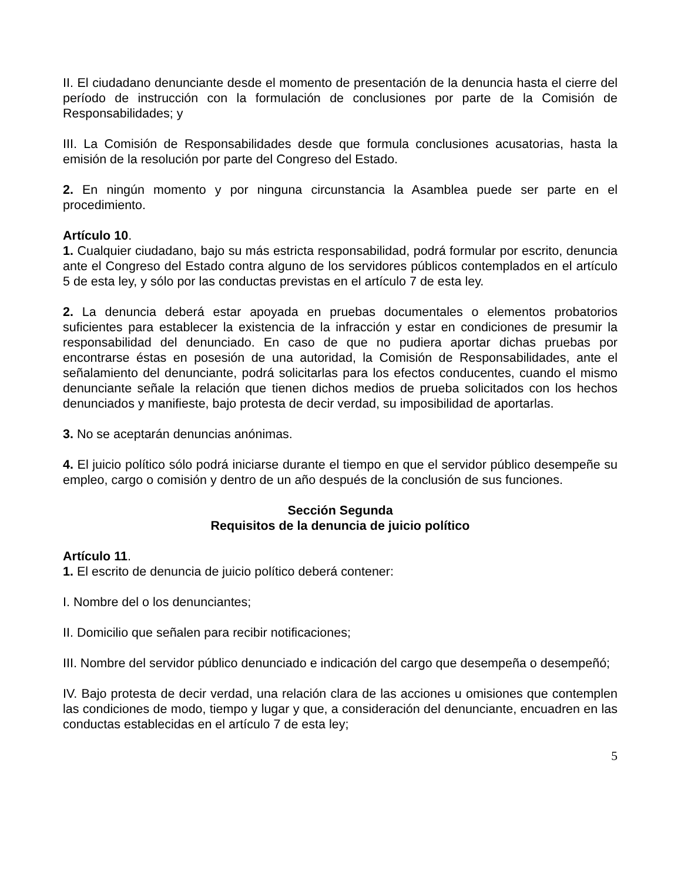II. El ciudadano denunciante desde el momento de presentación de la denuncia hasta el cierre del período de instrucción con la formulación de conclusiones por parte de la Comisión de Responsabilidades; y
III. La Comisión de Responsabilidades desde que formula conclusiones acusatorias, hasta la emisión de la resolución por parte del Congreso del Estado.
2. En ningún momento y por ninguna circunstancia la Asamblea puede ser parte en el procedimiento.
Artículo 10.
1. Cualquier ciudadano, bajo su más estricta responsabilidad, podrá formular por escrito, denuncia ante el Congreso del Estado contra alguno de los servidores públicos contemplados en el artículo 5 de esta ley, y sólo por las conductas previstas en el artículo 7 de esta ley.
2. La denuncia deberá estar apoyada en pruebas documentales o elementos probatorios suficientes para establecer la existencia de la infracción y estar en condiciones de presumir la responsabilidad del denunciado. En caso de que no pudiera aportar dichas pruebas por encontrarse éstas en posesión de una autoridad, la Comisión de Responsabilidades, ante el señalamiento del denunciante, podrá solicitarlas para los efectos conducentes, cuando el mismo denunciante señale la relación que tienen dichos medios de prueba solicitados con los hechos denunciados y manifieste, bajo protesta de decir verdad, su imposibilidad de aportarlas.
3. No se aceptarán denuncias anónimas.
4. El juicio político sólo podrá iniciarse durante el tiempo en que el servidor público desempeñe su empleo, cargo o comisión y dentro de un año después de la conclusión de sus funciones.
Sección Segunda
Requisitos de la denuncia de juicio político
Artículo 11.
1. El escrito de denuncia de juicio político deberá contener:
I. Nombre del o los denunciantes;
II. Domicilio que señalen para recibir notificaciones;
III. Nombre del servidor público denunciado e indicación del cargo que desempeña o desempeñó;
IV. Bajo protesta de decir verdad, una relación clara de las acciones u omisiones que contemplen las condiciones de modo, tiempo y lugar y que, a consideración del denunciante, encuadren en las conductas establecidas en el artículo 7 de esta ley;
5